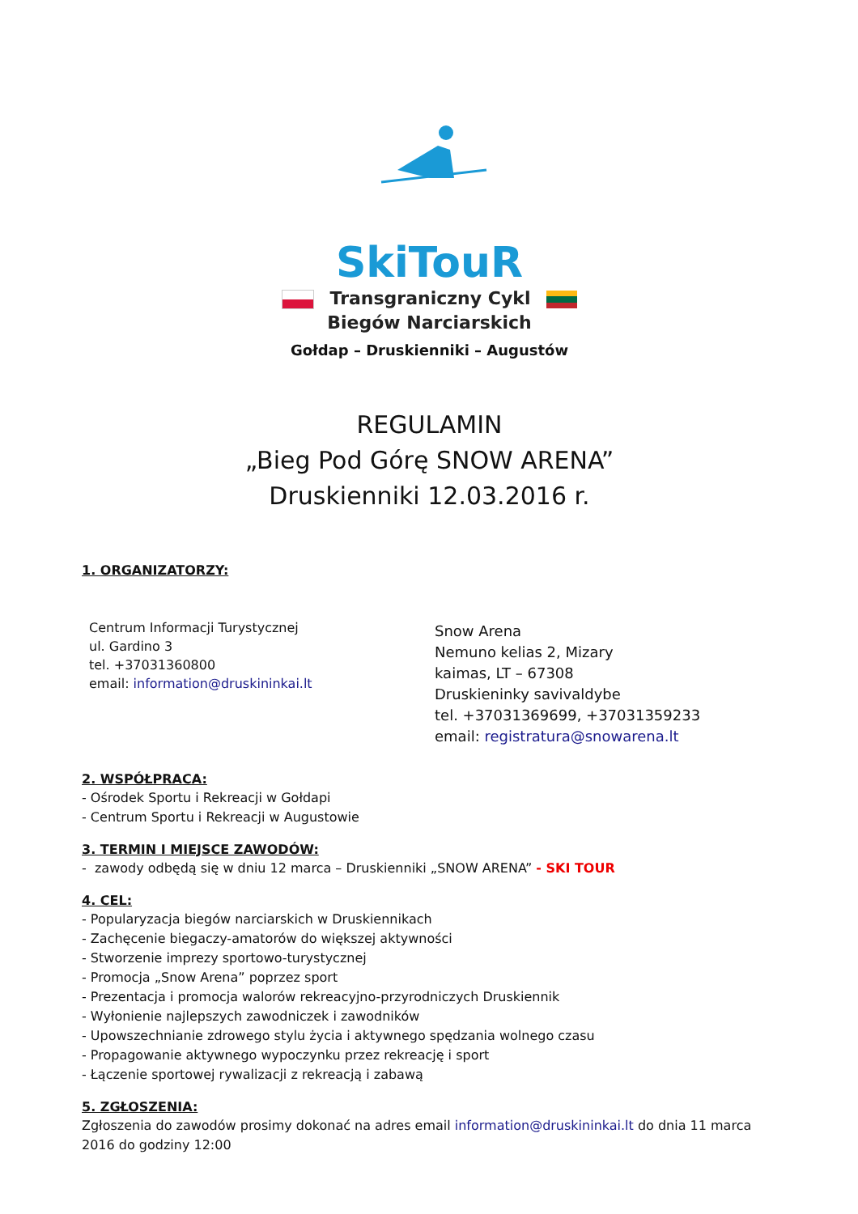SkiTouR
Transgraniczny Cykl
Biegów Narciarskich
Gołdap – Druskienniki – Augustów
REGULAMIN
„Bieg Pod Górę SNOW ARENA”
Druskienniki 12.03.2016 r.
1. ORGANIZATORZY:
Centrum Informacji Turystycznej
ul. Gardino 3
tel. +37031360800
email: information@druskininkai.lt
Snow Arena
Nemuno kelias 2, Mizary
kaimas, LT – 67308
Druskieninky savivaldybe
tel. +37031369699, +37031359233
email: registratura@snowarena.lt
2. WSPÓŁPRACA:
- Ośrodek Sportu i Rekreacji w Gołdapi
- Centrum Sportu i Rekreacji w Augustowie
3. TERMIN I MIEJSCE ZAWODÓW:
- zawody odbędą się w dniu 12 marca – Druskienniki „SNOW ARENA” - SKI TOUR
4. CEL:
- Popularyzacja biegów narciarskich w Druskiennikach
- Zachęcenie biegaczy-amatorów do większej aktywności
- Stworzenie imprezy sportowo-turystycznej
- Promocja „Snow Arena” poprzez sport
- Prezentacja i promocja walorów rekreacyjno-przyrodniczych Druskiennik
- Wyłonienie najlepszych zawodniczek i zawodników
- Upowszechnianie zdrowego stylu życia i aktywnego spędzania wolnego czasu
- Propagowanie aktywnego wypoczynku przez rekreację i sport
- Łączenie sportowej rywalizacji z rekreacją i zabawą
5. ZGŁOSZENIA:
Zgłoszenia do zawodów prosimy dokonać na adres email information@druskininkai.lt do dnia 11 marca 2016 do godziny 12:00